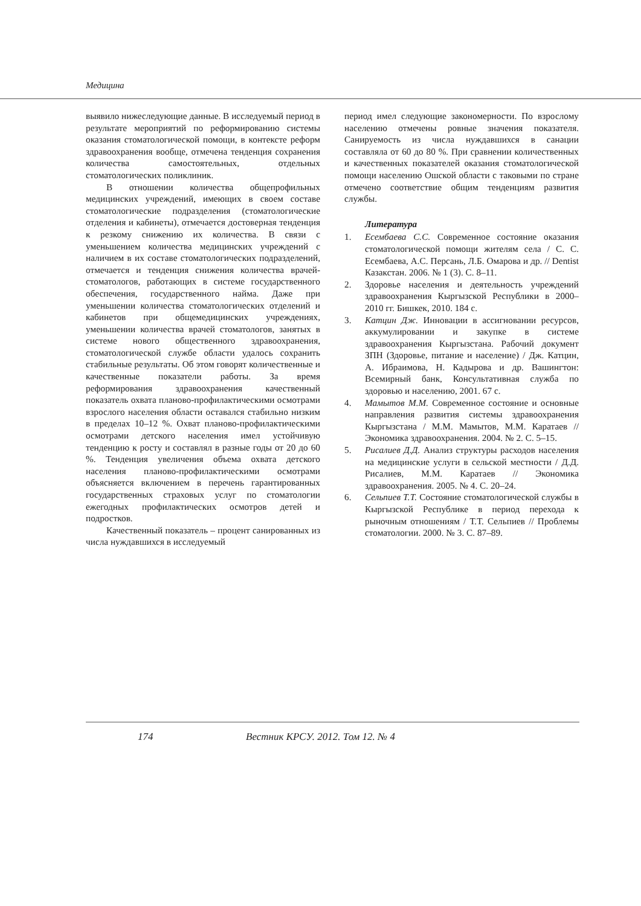Медицина
выявило нижеследующие данные. В исследуемый период в результате мероприятий по реформированию системы оказания стоматологической помощи, в контексте реформ здравоохранения вообще, отмечена тенденция сохранения количества самостоятельных, отдельных стоматологических поликлиник.
В отношении количества общепрофильных медицинских учреждений, имеющих в своем составе стоматологические подразделения (стоматологические отделения и кабинеты), отмечается достоверная тенденция к резкому снижению их количества. В связи с уменьшением количества медицинских учреждений с наличием в их составе стоматологических подразделений, отмечается и тенденция снижения количества врачей-стоматологов, работающих в системе государственного обеспечения, государственного найма. Даже при уменьшении количества стоматологических отделений и кабинетов при общемедицинских учреждениях, уменьшении количества врачей стоматологов, занятых в системе нового общественного здравоохранения, стоматологической службе области удалось сохранить стабильные результаты. Об этом говорят количественные и качественные показатели работы. За время реформирования здравоохранения качественный показатель охвата планово-профилактическими осмотрами взрослого населения области оставался стабильно низким в пределах 10–12 %. Охват планово-профилактическими осмотрами детского населения имел устойчивую тенденцию к росту и составлял в разные годы от 20 до 60 %. Тенденция увеличения объема охвата детского населения планово-профилактическими осмотрами объясняется включением в перечень гарантированных государственных страховых услуг по стоматологии ежегодных профилактических осмотров детей и подростков.
Качественный показатель – процент санированных из числа нуждавшихся в исследуемый
период имел следующие закономерности. По взрослому населению отмечены ровные значения показателя. Санируемость из числа нуждавшихся в санации составляла от 60 до 80 %. При сравнении количественных и качественных показателей оказания стоматологической помощи населению Ошской области с таковыми по стране отмечено соответствие общим тенденциям развития службы.
Литература
1. Есембаева С.С. Современное состояние оказания стоматологической помощи жителям села / С. С. Есембаева, А.С. Персань, Л.Б. Омарова и др. // Dentist Казакстан. 2006. № 1 (3). С. 8–11.
2. Здоровье населения и деятельность учреждений здравоохранения Кыргызской Республики в 2000–2010 гг. Бишкек, 2010. 184 с.
3. Катцин Дж. Инновации в ассигновании ресурсов, аккумулировании и закупке в системе здравоохранения Кыргызстана. Рабочий документ ЗПН (Здоровье, питание и население) / Дж. Катцин, А. Ибраимова, Н. Кадырова и др. Вашингтон: Всемирный банк, Консультативная служба по здоровью и населению, 2001. 67 с.
4. Мамытов М.М. Современное состояние и основные направления развития системы здравоохранения Кыргызстана / М.М. Мамытов, М.М. Каратаев // Экономика здравоохранения. 2004. № 2. С. 5–15.
5. Рисалиев Д.Д. Анализ структуры расходов населения на медицинские услуги в сельской местности / Д.Д. Рисалиев, М.М. Каратаев // Экономика здравоохранения. 2005. № 4. С. 20–24.
6. Сельпиев Т.Т. Состояние стоматологической службы в Кыргызской Республике в период перехода к рыночным отношениям / Т.Т. Сельпиев // Проблемы стоматологии. 2000. № 3. С. 87–89.
174 Вестник КРСУ. 2012. Том 12. № 4